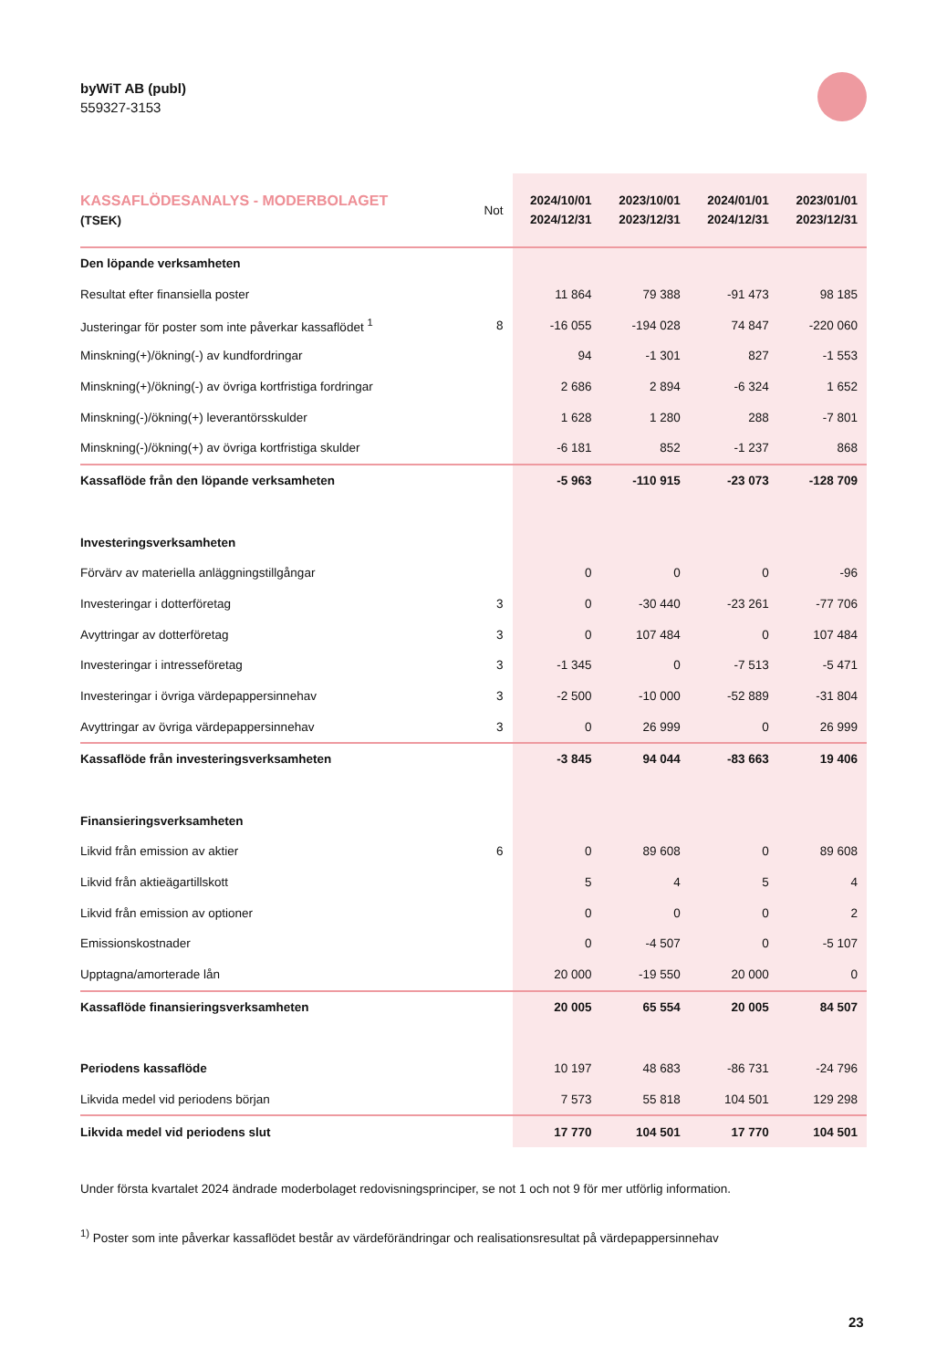byWiT AB (publ)
559327-3153
| KASSAFLÖDESANALYS - MODERBOLAGET (TSEK) | Not | 2024/10/01 2024/12/31 | 2023/10/01 2023/12/31 | 2024/01/01 2024/12/31 | 2023/01/01 2023/12/31 |
| --- | --- | --- | --- | --- | --- |
| Den löpande verksamheten | | | | | |
| Resultat efter finansiella poster | | 11 864 | 79 388 | -91 473 | 98 185 |
| Justeringar för poster som inte påverkar kassaflödet <sup>1</sup> | 8 | -16 055 | -194 028 | 74 847 | -220 060 |
| Minskning(+)/ökning(-) av kundfordringar | | 94 | -1 301 | 827 | -1 553 |
| Minskning(+)/ökning(-) av övriga kortfristiga fordringar | | 2 686 | 2 894 | -6 324 | 1 652 |
| Minskning(-)/ökning(+) leverantörsskulder | | 1 628 | 1 280 | 288 | -7 801 |
| Minskning(-)/ökning(+) av övriga kortfristiga skulder | | -6 181 | 852 | -1 237 | 868 |
| Kassaflöde från den löpande verksamheten | | -5 963 | -110 915 | -23 073 | -128 709 |
| Investeringsverksamheten | | | | | |
| Förvärv av materiella anläggningstillgångar | | 0 | 0 | 0 | -96 |
| Investeringar i dotterföretag | 3 | 0 | -30 440 | -23 261 | -77 706 |
| Avyttringar av dotterföretag | 3 | 0 | 107 484 | 0 | 107 484 |
| Investeringar i intresseföretag | 3 | -1 345 | 0 | -7 513 | -5 471 |
| Investeringar i övriga värdepappersinnehav | 3 | -2 500 | -10 000 | -52 889 | -31 804 |
| Avyttringar av övriga värdepappersinnehav | 3 | 0 | 26 999 | 0 | 26 999 |
| Kassaflöde från investeringsverksamheten | | -3 845 | 94 044 | -83 663 | 19 406 |
| Finansieringsverksamheten | | | | | |
| Likvid från emission av aktier | 6 | 0 | 89 608 | 0 | 89 608 |
| Likvid från aktieägartillskott | | 5 | 4 | 5 | 4 |
| Likvid från emission av optioner | | 0 | 0 | 0 | 2 |
| Emissionskostnader | | 0 | -4 507 | 0 | -5 107 |
| Upptagna/amorterade lån | | 20 000 | -19 550 | 20 000 | 0 |
| Kassaflöde finansieringsverksamheten | | 20 005 | 65 554 | 20 005 | 84 507 |
| Periodens kassaflöde | | 10 197 | 48 683 | -86 731 | -24 796 |
| Likvida medel vid periodens början | | 7 573 | 55 818 | 104 501 | 129 298 |
| Likvida medel vid periodens slut | | 17 770 | 104 501 | 17 770 | 104 501 |
Under första kvartalet 2024 ändrade moderbolaget redovisningsprinciper, se not 1 och not 9 för mer utförlig information.
<sup>1)</sup> Poster som inte påverkar kassaflödet består av värdeförändringar och realisationsresultat på värdepappersinnehav
23